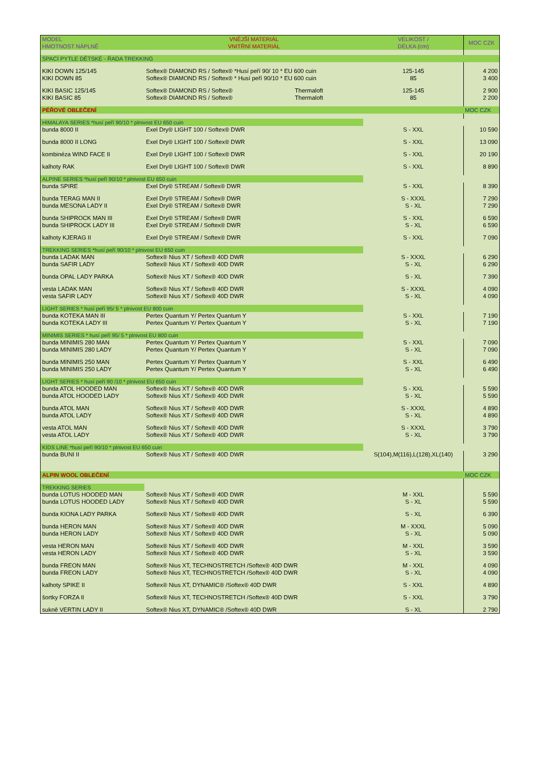| MODEL HMOTNOST NÁPLNĚ | VNĚJŠÍ MATERIÁL VNITŘNÍ MATERIÁL | VELIKOST / DÉLKA (cm) | MOC CZK |
| --- | --- | --- | --- |
| SPACÍ PYTLE DĚTSKÉ - ŘADA TREKKING | | | |
| KIKI DOWN 125/145 KIKI DOWN 85 | Softex® DIAMOND RS / Softex® *Husí peří 90/ 10 * EU 600 cuin Softex® DIAMOND RS / Softex® * Husí peří 90/10 * EU 600 cuin | 125-145 85 | 4 200 3 400 |
| KIKI BASIC 125/145 KIKI BASIC 85 | Softex® DIAMOND RS / Softex® Thermaloft Softex® DIAMOND RS / Softex® Thermaloft | 125-145 85 | 2 900 2 200 |
| PÉŘOVÉ OBLEČENÍ | | | MOC CZK |
| HIMALAYA SERIES *husí peří 90/10 * plnivost EU 650 cuin | | | |
| bunda 8000 II | Exel Dry® LIGHT 100 / Softex® DWR | S - XXL | 10 590 |
| bunda 8000 II LONG | Exel Dry® LIGHT 100 / Softex® DWR | S - XXL | 13 090 |
| kombinéza WIND FACE II | Exel Dry® LIGHT 100 / Softex® DWR | S - XXL | 20 190 |
| kalhoty RAK | Exel Dry® LIGHT 100 / Softex® DWR | S - XXL | 8 890 |
| ALPINE SERIES *husí peří 90/10 * plnivost EU 650 cuin | | | |
| bunda SPIRE | Exel Dry® STREAM / Softex® DWR | S - XXL | 8 390 |
| bunda TERAG MAN II bunda MESONA LADY II | Exel Dry® STREAM / Softex® DWR Exel Dry® STREAM / Softex® DWR | S - XXXL S - XL | 7 290 7 290 |
| bunda SHIPROCK MAN III bunda SHIPROCK LADY III | Exel Dry® STREAM / Softex® DWR Exel Dry® STREAM / Softex® DWR | S - XXL S - XL | 6 590 6 590 |
| kalhoty KJERAG II | Exel Dry® STREAM / Softex® DWR | S - XXL | 7 090 |
| TREKKING SERIES *husí peří 90/10 * plnivost EU 650 cuin | | | |
| bunda LADAK MAN bunda SAFIR LADY | Softex® Nius XT / Softex® 40D DWR Softex® Nius XT / Softex® 40D DWR | S - XXXL S - XL | 6 290 6 290 |
| bunda OPAL LADY PARKA | Softex® Nius XT / Softex® 40D DWR | S - XL | 7 390 |
| vesta LADAK MAN vesta SAFIR LADY | Softex® Nius XT / Softex® 40D DWR Softex® Nius XT / Softex® 40D DWR | S - XXXL S - XL | 4 090 4 090 |
| LIGHT SERIES * husí peří 95/ 5 * plnivost EU 800 cuin | | | |
| bunda KOTEKA MAN III bunda KOTEKA LADY III | Pertex Quantum Y/ Pertex Quantum Y Pertex Quantum Y/ Pertex Quantum Y | S - XXL S - XL | 7 190 7 190 |
| MINIMIS SERIES * husí peří 95/ 5 * plnivost EU 800 cuin | | | |
| bunda MINIMIS 280 MAN bunda MINIMIS 280 LADY | Pertex Quantum Y/ Pertex Quantum Y Pertex Quantum Y/ Pertex Quantum Y | S - XXL S - XL | 7 090 7 090 |
| bunda MINIMIS 250 MAN bunda MINIMIS 250 LADY | Pertex Quantum Y/ Pertex Quantum Y Pertex Quantum Y/ Pertex Quantum Y | S - XXL S - XL | 6 490 6 490 |
| LIGHT SERIES * husí peří 90 /10 * plnivost EU 650 cuin | | | |
| bunda ATOL HOODED MAN bunda ATOL HOODED LADY | Softex® Nius XT / Softex® 40D DWR Softex® Nius XT / Softex® 40D DWR | S - XXL S - XL | 5 590 5 590 |
| bunda ATOL MAN bunda ATOL LADY | Softex® Nius XT / Softex® 40D DWR Softex® Nius XT / Softex® 40D DWR | S - XXXL S - XL | 4 890 4 890 |
| vesta ATOL MAN vesta ATOL LADY | Softex® Nius XT / Softex® 40D DWR Softex® Nius XT / Softex® 40D DWR | S - XXXL S - XL | 3 790 3 790 |
| KIDS LINE *husí peří 90/10 * plnivost EU 650 cuin | | | |
| bunda BUNI II | Softex® Nius XT / Softex® 40D DWR | S(104),M(116),L(128),XL(140) | 3 290 |
| ALPIN WOOL OBLEČENÍ | | | MOC CZK |
| TREKKING SERIES | | | |
| bunda LOTUS HOODED MAN bunda LOTUS HOODED LADY | Softex® Nius XT / Softex® 40D DWR Softex® Nius XT / Softex® 40D DWR | M - XXL S - XL | 5 590 5 590 |
| bunda KIONA LADY PARKA | Softex® Nius XT / Softex® 40D DWR | S - XL | 6 390 |
| bunda HERON MAN bunda HERON LADY | Softex® Nius XT / Softex® 40D DWR Softex® Nius XT / Softex® 40D DWR | M - XXXL S - XL | 5 090 5 090 |
| vesta HERON MAN vesta HERON LADY | Softex® Nius XT / Softex® 40D DWR Softex® Nius XT / Softex® 40D DWR | M - XXL S - XL | 3 590 3 590 |
| bunda FREON MAN bunda FREON LADY | Softex® Nius XT, TECHNOSTRETCH /Softex® 40D DWR Softex® Nius XT, TECHNOSTRETCH /Softex® 40D DWR | M - XXL S - XL | 4 090 4 090 |
| kalhoty SPIKE II | Softex® Nius XT, DYNAMIC® /Softex® 40D DWR | S - XXL | 4 890 |
| šortky FORZA II | Softex® Nius XT, TECHNOSTRETCH /Softex® 40D DWR | S - XXL | 3 790 |
| sukně VERTIN LADY II | Softex® Nius XT, DYNAMIC® /Softex® 40D DWR | S - XL | 2 790 |